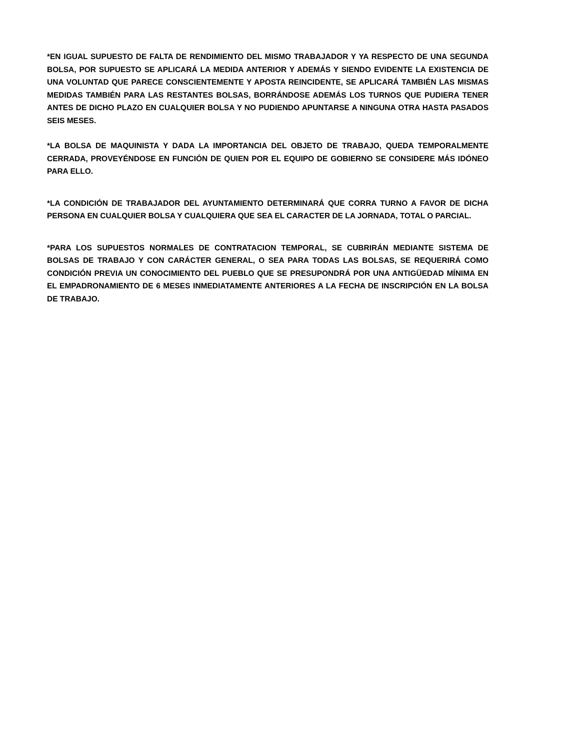*EN IGUAL SUPUESTO DE FALTA DE RENDIMIENTO DEL MISMO TRABAJADOR Y YA RESPECTO DE UNA SEGUNDA BOLSA, POR SUPUESTO SE APLICARÁ LA MEDIDA ANTERIOR Y ADEMÁS Y SIENDO EVIDENTE LA EXISTENCIA DE UNA VOLUNTAD QUE PARECE CONSCIENTEMENTE Y APOSTA REINCIDENTE, SE APLICARÁ TAMBIÉN LAS MISMAS MEDIDAS TAMBIÉN PARA LAS RESTANTES BOLSAS, BORRÁNDOSE ADEMÁS LOS TURNOS QUE PUDIERA TENER ANTES DE DICHO PLAZO EN CUALQUIER BOLSA Y NO PUDIENDO APUNTARSE A NINGUNA OTRA HASTA PASADOS SEIS MESES.
*LA BOLSA DE MAQUINISTA Y DADA LA IMPORTANCIA DEL OBJETO DE TRABAJO, QUEDA TEMPORALMENTE CERRADA, PROVEYÉNDOSE EN FUNCIÓN DE QUIEN POR EL EQUIPO DE GOBIERNO SE CONSIDERE MÁS IDÓNEO PARA ELLO.
*LA CONDICIÓN DE TRABAJADOR DEL AYUNTAMIENTO DETERMINARÁ QUE CORRA TURNO A FAVOR DE DICHA PERSONA EN CUALQUIER BOLSA Y CUALQUIERA QUE SEA EL CARACTER DE LA JORNADA, TOTAL O PARCIAL.
*PARA LOS SUPUESTOS NORMALES DE CONTRATACION TEMPORAL, SE CUBRIRÁN MEDIANTE SISTEMA DE BOLSAS DE TRABAJO Y CON CARÁCTER GENERAL, O SEA PARA TODAS LAS BOLSAS, SE REQUERIRÁ COMO CONDICIÓN PREVIA UN CONOCIMIENTO DEL PUEBLO QUE SE PRESUPONDRÁ POR UNA ANTIGÜEDAD MÍNIMA EN EL EMPADRONAMIENTO DE 6 MESES INMEDIATAMENTE ANTERIORES A LA FECHA DE INSCRIPCIÓN EN LA BOLSA DE TRABAJO.